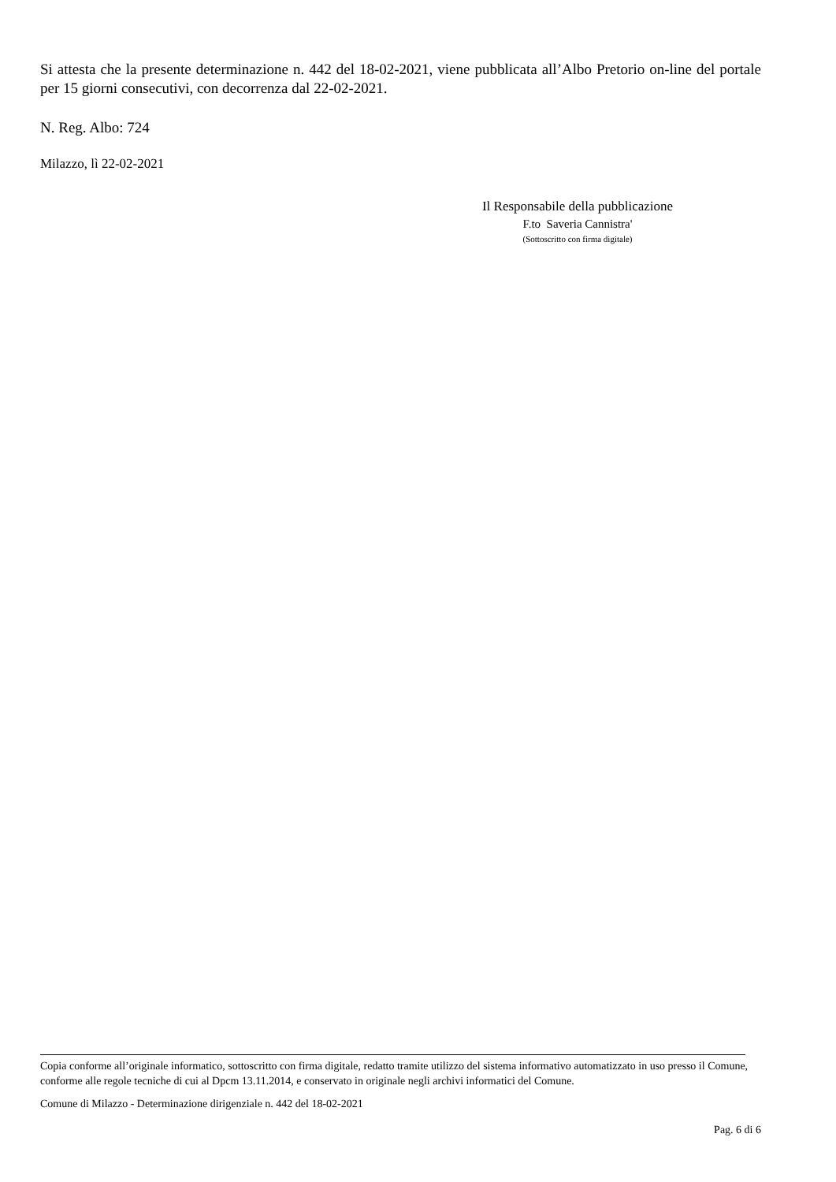Si attesta che la presente determinazione n. 442 del 18-02-2021, viene pubblicata all’Albo Pretorio on-line del portale per 15 giorni consecutivi, con decorrenza dal 22-02-2021.
N. Reg. Albo: 724
Milazzo, lì 22-02-2021
Il Responsabile della pubblicazione
F.to Saveria Cannistra'
(Sottoscritto con firma digitale)
Copia conforme all’originale informatico, sottoscritto con firma digitale, redatto tramite utilizzo del sistema informativo automatizzato in uso presso il Comune, conforme alle regole tecniche di cui al Dpcm 13.11.2014, e conservato in originale negli archivi informatici del Comune.
Comune di Milazzo - Determinazione dirigenziale n. 442 del 18-02-2021
Pag. 6 di 6